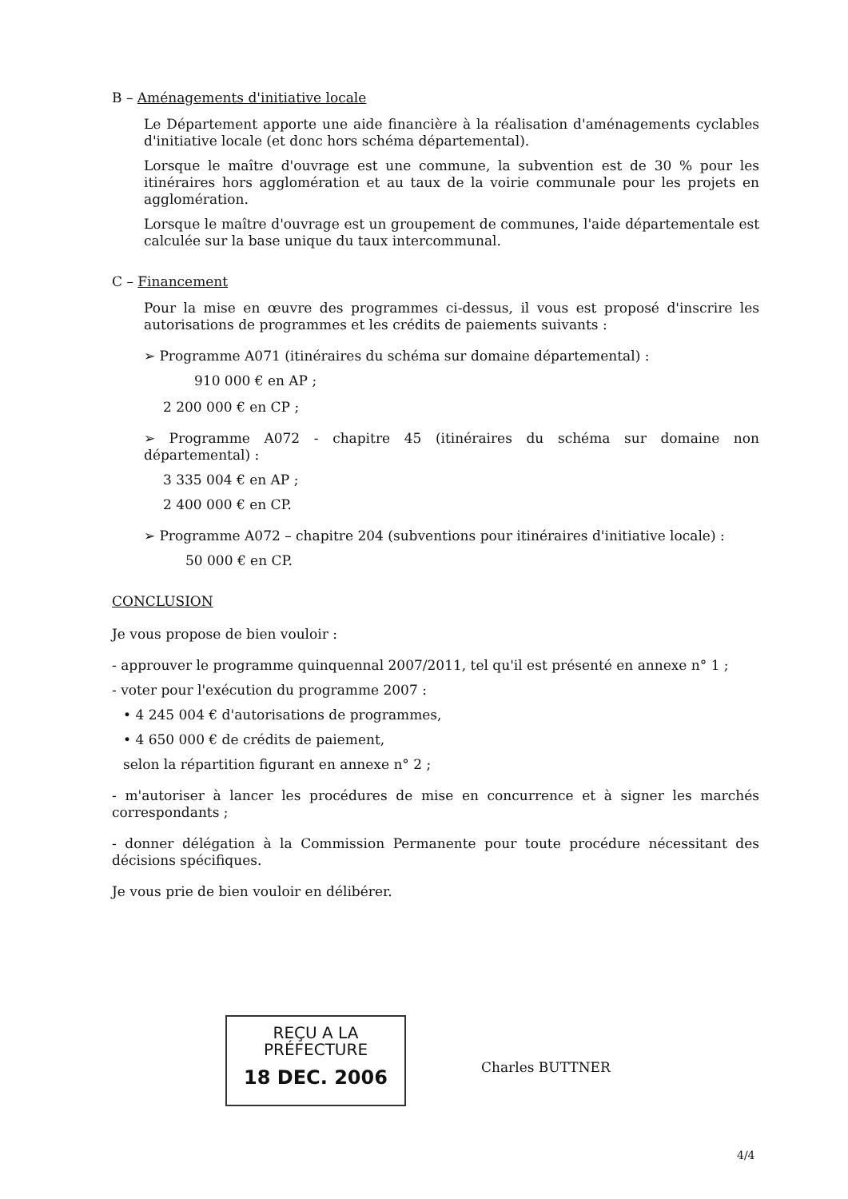B – Aménagements d'initiative locale
Le Département apporte une aide financière à la réalisation d'aménagements cyclables d'initiative locale (et donc hors schéma départemental).
Lorsque le maître d'ouvrage est une commune, la subvention est de 30 % pour les itinéraires hors agglomération et au taux de la voirie communale pour les projets en agglomération.
Lorsque le maître d'ouvrage est un groupement de communes, l'aide départementale est calculée sur la base unique du taux intercommunal.
C – Financement
Pour la mise en œuvre des programmes ci-dessus, il vous est proposé d'inscrire les autorisations de programmes et les crédits de paiements suivants :
➢ Programme A071 (itinéraires du schéma sur domaine départemental) :
910 000 € en AP ;
2 200 000 € en CP ;
➢ Programme A072 - chapitre 45 (itinéraires du schéma sur domaine non départemental) :
3 335 004 € en AP ;
2 400 000 € en CP.
➢ Programme A072 – chapitre 204 (subventions pour itinéraires d'initiative locale) :
50 000 € en CP.
CONCLUSION
Je vous propose de bien vouloir :
- approuver le programme quinquennal 2007/2011, tel qu'il est présenté en annexe n° 1 ;
- voter pour l'exécution du programme 2007 :
• 4 245 004 € d'autorisations de programmes,
• 4 650 000 € de crédits de paiement,
selon la répartition figurant en annexe n° 2 ;
- m'autoriser à lancer les procédures de mise en concurrence et à signer les marchés correspondants ;
- donner délégation à la Commission Permanente pour toute procédure nécessitant des décisions spécifiques.
Je vous prie de bien vouloir en délibérer.
REÇU A LA PRÉFECTURE
18 DEC. 2006
Charles BUTTNER
4/4